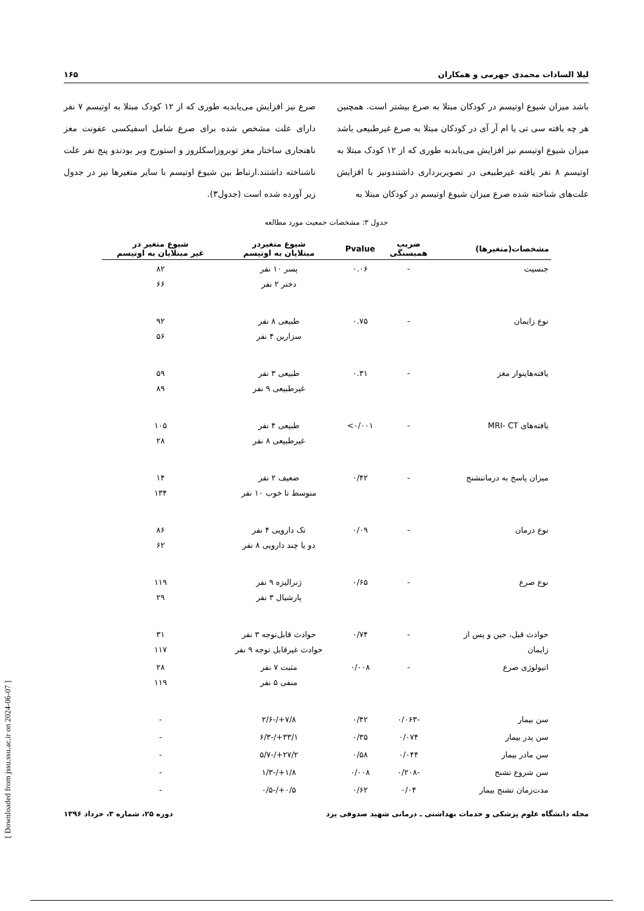لیلا السادات محمدی جهرمی و همکاران ۱۶۵
باشد میزان شیوع اوتیسم در کودکان مبتلا به صرع بیشتر است. همچنین هر چه یافته سی تی یا ام آر آی در کودکان مبتلا به صرع غیرطبیعی باشد میزان شیوع اوتیسم نیز افزایش می‌یابدبه طوری که از ۱۲ کودک مبتلا به اوتیسم ۸ نفر یافته غیرطبیعی در تصویربرداری داشتندونیز با افزایش علت‌های شناخته شده صرع میزان شیوع اوتیسم در کودکان مبتلا به
صرع نیز افزایش می‌یابدبه طوری که از ۱۲ کودک مبتلا به اوتیسم ۷ نفر دارای علت مشخص شده برای صرع شامل اسفیکسی عفونت مغز ناهنجاری ساختار مغز توبروزاسکلروز و استورج وبر بودندو پنج نفر علت ناشناخته داشتند.ارتباط بین شیوع اوتیسم با سایر متغیرها نیز در جدول زیر آورده شده است (جدول۳).
جدول ۳: مشخصات جمعیت مورد مطالعه
| مشخصات(متغیرها) | ضریب همبستگی | Pvalue | شیوع متغیردر مبتلایان به اوتیسم | شیوع متغیر در غیر مبتلایان به اوتیسم |
| --- | --- | --- | --- | --- |
| جنسیت | - | ۰.۰۶ | پسر ۱۰ نفر دختر ۲ نفر | ۸۲ ۶۶ |
| نوع زایمان | - | ۰.۷۵ | طبیعی ۸ نفر سزارین ۴ نفر | ۹۲ ۵۶ |
| یافته‌هاینوار مغز | - | ۰.۳۱ | طبیعی ۳ نفر غیرطبیعی ۹ نفر | ۵۹ ۸۹ |
| یافته‌های MRI- CT | - | ۰/۰۰۱> | طبیعی ۴ نفر غیرطبیعی ۸ نفر | ۱۰۵ ۲۸ |
| میزان پاسخ به درمانتشنج | - | ۰/۴۲ | ضعیف ۲ نفر متوسط تا خوب ۱۰ نفر | ۱۴ ۱۳۴ |
| نوع درمان | - | ۰/۰۹ | تک دارویی ۴ نفر دو یا چند دارویی ۸ نفر | ۸۶ ۶۲ |
| نوع صرع | - | ۰/۶۵ | ژنرالیزه ۹ نفر پارشیال ۳ نفر | ۱۱۹ ۲۹ |
| حوادث قبل، حین و پس از زایمان | - | ۰/۷۴ | حوادث قابل‌توجه ۳ نفر حوادث غیرقابل توجه ۹ نفر | ۳۱ ۱۱۷ |
| اتیولوژی صرع | - | ۰/۰۰۸ | مثبت ۷ نفر منفی ۵ نفر | ۲۸ ۱۱۹ |
| سن بیمار | -۰/۰۶۳ | ۰/۴۲ | ۷/۸+/-۲/۶ | - |
| سن پدر بیمار | ۰/۰۷۴ | ۰/۳۵ | ۳۳/۱+/-۶/۳ | - |
| سن مادر بیمار | ۰/۰۴۴ | ۰/۵۸ | ۲۷/۲+/-۵/۷ | - |
| سن شروع تشنج | -۰/۲۰۸ | ۰/۰۰۸ | ۱/۸+/-۱/۳ | - |
| مدت‌زمان تشنج بیمار | ۰/۰۴ | ۰/۶۲ | ۰/۵+/-۰/۵ | - |
مجله دانشگاه علوم پزشکی و خدمات بهداشتی ـ درمانی شهید صدوقی یزد دوره ۲۵، شماره ۳، خرداد ۱۳۹۶
[ Downloaded from jssu.ssu.ac.ir on 2024-06-07 ]